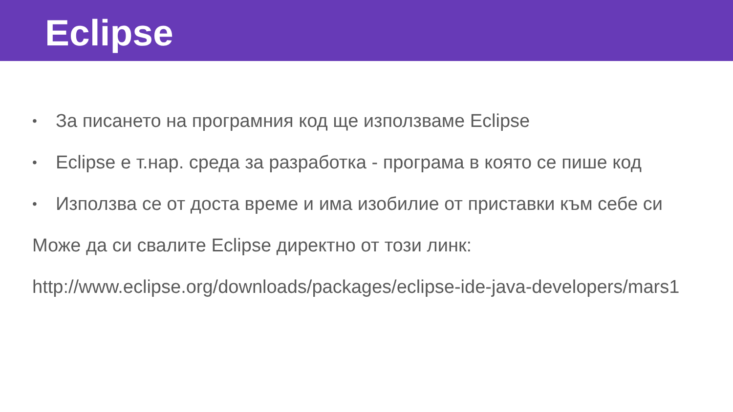Eclipse
• За писането на програмния код ще използваме Eclipse
• Eclipse е т.нар. среда за разработка - програма в която се пише код
• Използва се от доста време и има изобилие от приставки към себе си
Може да си свалите Eclipse директно от този линк:
http://www.eclipse.org/downloads/packages/eclipse-ide-java-developers/mars1